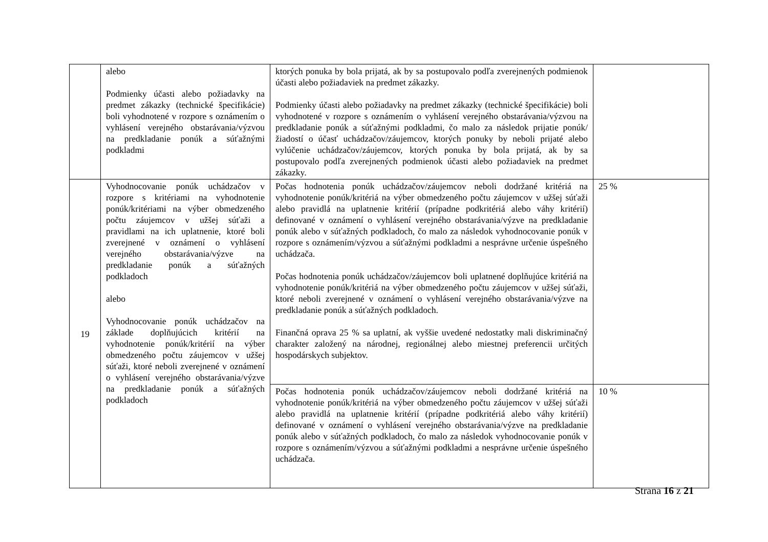| | alebo Podmienky účasti alebo požiadavky na predmet zákazky (technické špecifikácie) boli vyhodnotené v rozpore s oznámením o vyhlásení verejného obstarávania/výzvou na predkladanie ponúk a súťažnými podkladmi | ktorých ponuka by bola prijatá, ak by sa postupovalo podľa zverejnených podmienok účasti alebo požiadaviek na predmet zákazky. Podmienky účasti alebo požiadavky na predmet zákazky (technické špecifikácie) boli vyhodnotené v rozpore s oznámením o vyhlásení verejného obstarávania/výzvou na predkladanie ponúk a súťažnými podkladmi, čo malo za následok prijatie ponúk/žiadostí o účasť uchádzačov/záujemcov, ktorých ponuky by neboli prijaté alebo vylúčenie uchádzačov/záujemcov, ktorých ponuka by bola prijatá, ak by sa postupovalo podľa zverejnených podmienok účasti alebo požiadaviek na predmet zákazky. | |
| 19 | Vyhodnocovanie ponúk uchádzačov v rozpore s kritériami na vyhodnotenie ponúk/kritériami na výber obmedzeného počtu záujemcov v užšej súťaži a pravidlami na ich uplatnenie, ktoré boli zverejnené v oznámení o vyhlásení verejného obstarávania/výzve na predkladanie ponúk a súťažných podkladoch alebo Vyhodnocovanie ponúk uchádzačov na základe doplňujúcich kritérií na vyhodnotenie ponúk/kritérií na výber obmedzeného počtu záujemcov v užšej súťaži, ktoré neboli zverejnené v oznámení o vyhlásení verejného obstarávania/výzve na predkladanie ponúk a súťažných podkladoch | Počas hodnotenia ponúk uchádzačov/záujemcov neboli dodržané kritériá na vyhodnotenie ponúk/kritériá na výber obmedzeného počtu záujemcov v užšej súťaži alebo pravidlá na uplatnenie kritérií (prípadne podkritériá alebo váhy kritérií) definované v oznámení o vyhlásení verejného obstarávania/výzve na predkladanie ponúk alebo v súťažných podkladoch, čo malo za následok vyhodnocovanie ponúk v rozpore s oznámením/výzvou a súťažnými podkladmi a nesprávne určenie úspešného uchádzača. Počas hodnotenia ponúk uchádzačov/záujemcov boli uplatnené doplňujúce kritériá na vyhodnotenie ponúk/kritériá na výber obmedzeného počtu záujemcov v užšej súťaži, ktoré neboli zverejnené v oznámení o vyhlásení verejného obstarávania/výzve na predkladanie ponúk a súťažných podkladoch. Finančná oprava 25 % sa uplatní, ak vyššie uvedené nedostatky mali diskriminačný charakter založený na národnej, regionálnej alebo miestnej preferencii určitých hospodárskych subjektov. | 25 % |
| | | Počas hodnotenia ponúk uchádzačov/záujemcov neboli dodržané kritériá na vyhodnotenie ponúk/kritériá na výber obmedzeného počtu záujemcov v užšej súťaži alebo pravidlá na uplatnenie kritérií (prípadne podkritériá alebo váhy kritérií) definované v oznámení o vyhlásení verejného obstarávania/výzve na predkladanie ponúk alebo v súťažných podkladoch, čo malo za následok vyhodnocovanie ponúk v rozpore s oznámením/výzvou a súťažnými podkladmi a nesprávne určenie úspešného uchádzača. | 10 % |
Strana 16 z 21